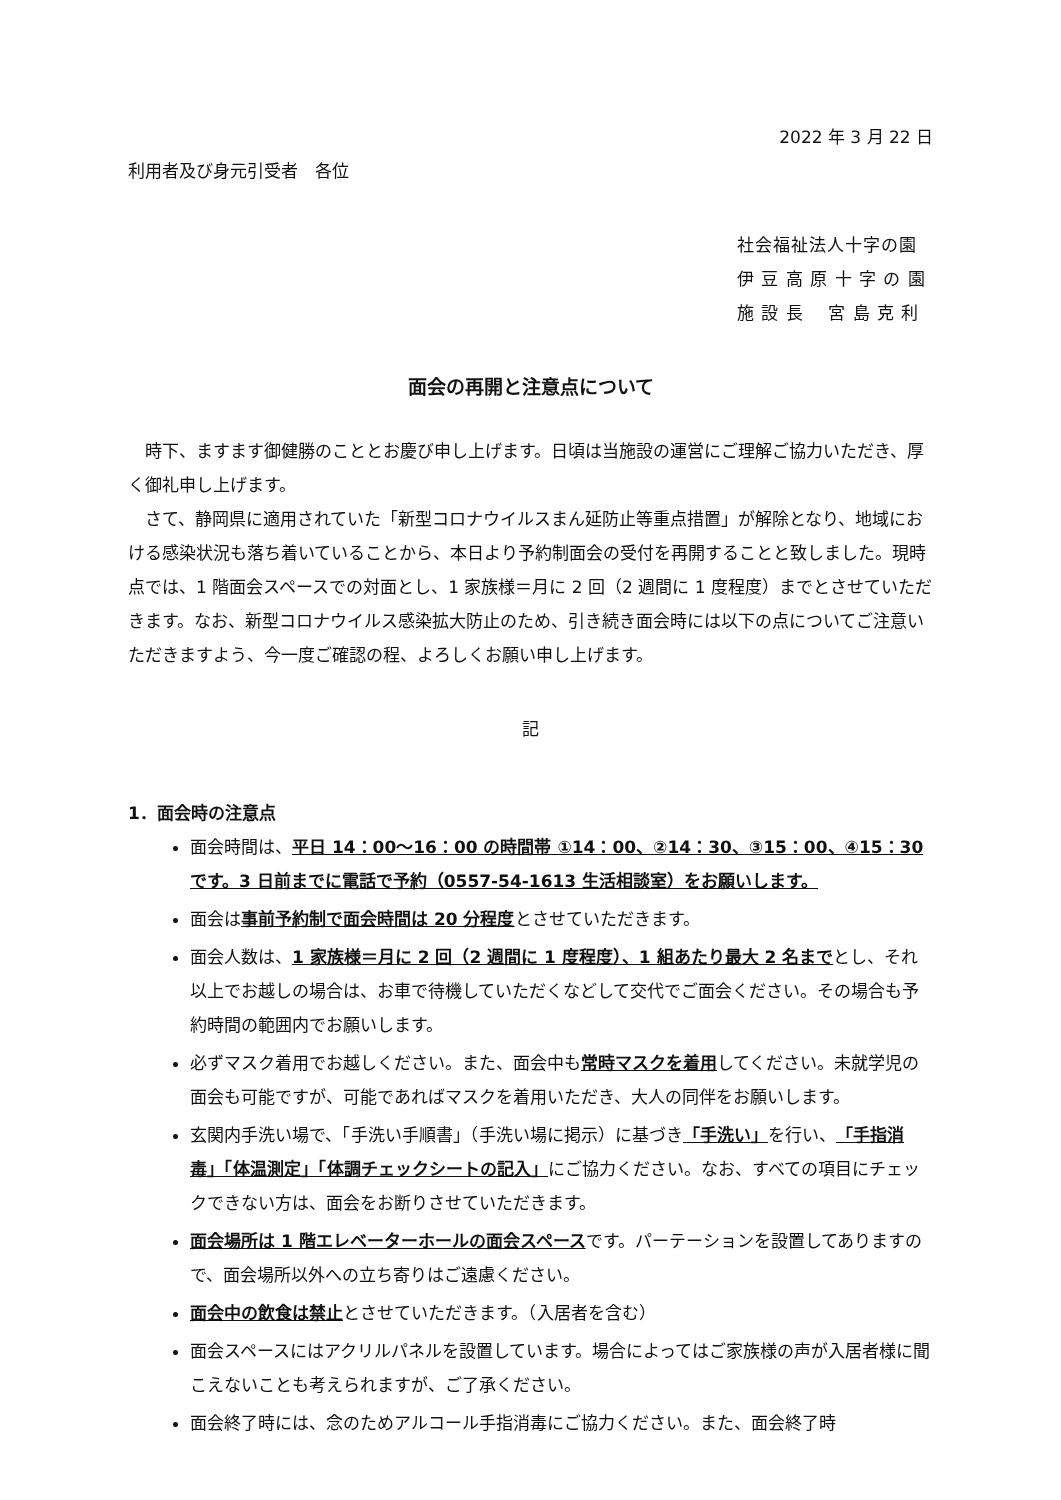2022 年 3 月 22 日
利用者及び身元引受者　各位
社会福祉法人十字の園
伊 豆 高 原 十 字 の 園
施 設 長　 宮 島 克 利
面会の再開と注意点について
時下、ますます御健勝のこととお慶び申し上げます。日頃は当施設の運営にご理解ご協力いただき、厚く御礼申し上げます。
さて、静岡県に適用されていた「新型コロナウイルスまん延防止等重点措置」が解除となり、地域における感染状況も落ち着いていることから、本日より予約制面会の受付を再開することと致しました。現時点では、1 階面会スペースでの対面とし、1 家族様＝月に 2 回（2 週間に 1 度程度）までとさせていただきます。なお、新型コロナウイルス感染拡大防止のため、引き続き面会時には以下の点についてご注意いただきますよう、今一度ご確認の程、よろしくお願い申し上げます。
記
1．面会時の注意点
面会時間は、平日 14：00～16：00 の時間帯 ①14：00、②14：30、③15：00、④15：30 です。3 日前までに電話で予約（0557-54-1613 生活相談室）をお願いします。
面会は事前予約制で面会時間は 20 分程度とさせていただきます。
面会人数は、1 家族様＝月に 2 回（2 週間に 1 度程度）、1 組あたり最大 2 名までとし、それ以上でお越しの場合は、お車で待機していただくなどして交代でご面会ください。その場合も予約時間の範囲内でお願いします。
必ずマスク着用でお越しください。また、面会中も常時マスクを着用してください。未就学児の面会も可能ですが、可能であればマスクを着用いただき、大人の同伴をお願いします。
玄関内手洗い場で、「手洗い手順書」（手洗い場に掲示）に基づき「手洗い」を行い、「手指消毒」「体温測定」「体調チェックシートの記入」にご協力ください。なお、すべての項目にチェックできない方は、面会をお断りさせていただきます。
面会場所は 1 階エレベーターホールの面会スペースです。パーテーションを設置してありますので、面会場所以外への立ち寄りはご遠慮ください。
面会中の飲食は禁止とさせていただきます。（入居者を含む）
面会スペースにはアクリルパネルを設置しています。場合によってはご家族様の声が入居者様に聞こえないことも考えられますが、ご了承ください。
面会終了時には、念のためアルコール手指消毒にご協力ください。また、面会終了時